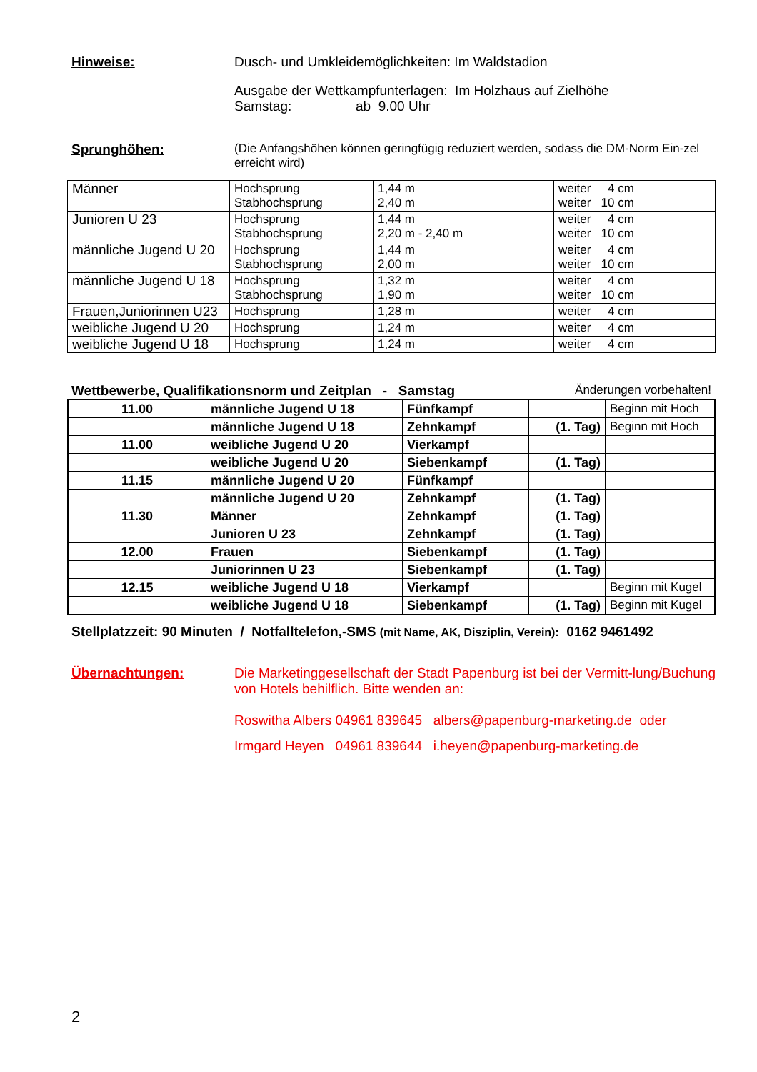Hinweise: Dusch- und Umkleidemöglichkeiten: Im Waldstadion
Ausgabe der Wettkampfunterlagen: Im Holzhaus auf Zielhöhe
Samstag: ab 9.00 Uhr
Sprunghöhen: (Die Anfangshöhen können geringfügig reduziert werden, sodass die DM-Norm Ein-zel erreicht wird)
| Männer | Hochsprung Stabhochsprung | 1,44 m 2,40 m | weiter 4 cm weiter 10 cm |
| Junioren U 23 | Hochsprung Stabhochsprung | 1,44 m 2,20 m - 2,40 m | weiter 4 cm weiter 10 cm |
| männliche Jugend U 20 | Hochsprung Stabhochsprung | 1,44 m 2,00 m | weiter 4 cm weiter 10 cm |
| männliche Jugend U 18 | Hochsprung Stabhochsprung | 1,32 m 1,90 m | weiter 4 cm weiter 10 cm |
| Frauen,Juniorinnen U23 | Hochsprung | 1,28 m | weiter 4 cm |
| weibliche Jugend U 20 | Hochsprung | 1,24 m | weiter 4 cm |
| weibliche Jugend U 18 | Hochsprung | 1,24 m | weiter 4 cm |
Wettbewerbe, Qualifikationsnorm und Zeitplan - Samstag Änderungen vorbehalten!
| 11.00 | männliche Jugend U 18 | Fünfkampf | | Beginn mit Hoch |
| | männliche Jugend U 18 | Zehnkampf | (1. Tag) | Beginn mit Hoch |
| 11.00 | weibliche Jugend U 20 | Vierkampf | | |
| | weibliche Jugend U 20 | Siebenkampf | (1. Tag) | |
| 11.15 | männliche Jugend U 20 | Fünfkampf | | |
| | männliche Jugend U 20 | Zehnkampf | (1. Tag) | |
| 11.30 | Männer | Zehnkampf | (1. Tag) | |
| | Junioren U 23 | Zehnkampf | (1. Tag) | |
| 12.00 | Frauen | Siebenkampf | (1. Tag) | |
| | Juniorinnen U 23 | Siebenkampf | (1. Tag) | |
| 12.15 | weibliche Jugend U 18 | Vierkampf | | Beginn mit Kugel |
| | weibliche Jugend U 18 | Siebenkampf | (1. Tag) | Beginn mit Kugel |
Stellplatzzeit: 90 Minuten / Notfalltelefon,-SMS (mit Name, AK, Disziplin, Verein): 0162 9461492
Übernachtungen: Die Marketinggesellschaft der Stadt Papenburg ist bei der Vermitt-lung/Buchung von Hotels behilflich. Bitte wenden an:
Roswitha Albers 04961 839645 albers@papenburg-marketing.de oder
Irmgard Heyen 04961 839644 i.heyen@papenburg-marketing.de
2